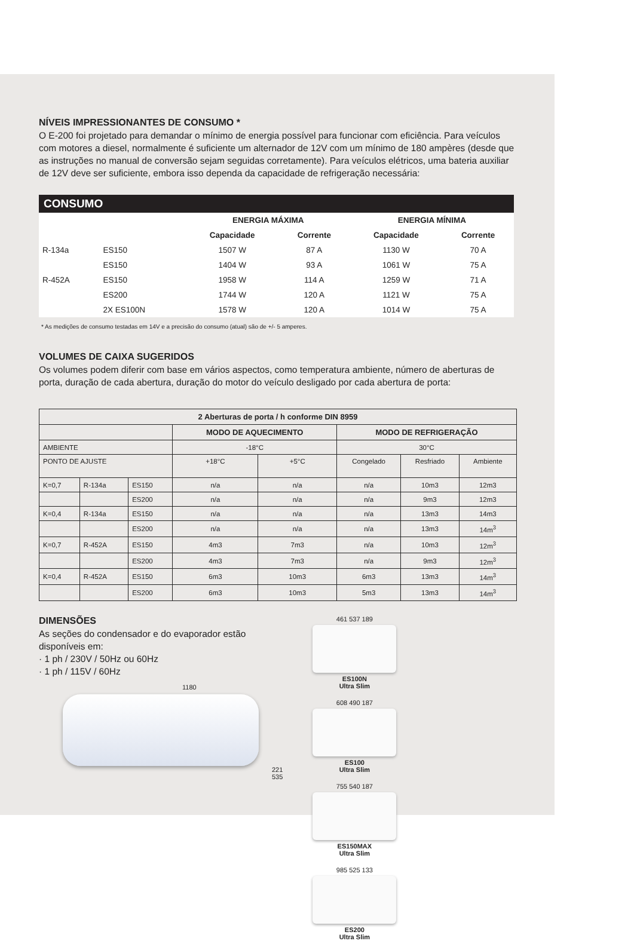NÍVEIS IMPRESSIONANTES DE CONSUMO *
O E-200 foi projetado para demandar o mínimo de energia possível para funcionar com eficiência. Para veículos com motores a diesel, normalmente é suficiente um alternador de 12V com um mínimo de 180 ampères (desde que as instruções no manual de conversão sejam seguidas corretamente). Para veículos elétricos, uma bateria auxiliar de 12V deve ser suficiente, embora isso dependa da capacidade de refrigeração necessária:
CONSUMO
| | | ENERGIA MÁXIMA | | ENERGIA MÍNIMA | |
| --- | --- | --- | --- | --- | --- |
| | | Capacidade | Corrente | Capacidade | Corrente |
| R-134a | ES150 | 1507 W | 87 A | 1130 W | 70 A |
| | ES150 | 1404 W | 93 A | 1061 W | 75 A |
| R-452A | ES150 | 1958 W | 114 A | 1259 W | 71 A |
| | ES200 | 1744 W | 120 A | 1121 W | 75 A |
| | 2X ES100N | 1578 W | 120 A | 1014 W | 75 A |
* As medições de consumo testadas em 14V e a precisão do consumo (atual) são de +/- 5 amperes.
VOLUMES DE CAIXA SUGERIDOS
Os volumes podem diferir com base em vários aspectos, como temperatura ambiente, número de aberturas de porta, duração de cada abertura, duração do motor do veículo desligado por cada abertura de porta:
| 2 Aberturas de porta / h conforme DIN 8959 | | | | | | | |
| --- | --- | --- | --- | --- | --- | --- | --- |
| | | | MODO DE AQUECIMENTO | | MODO DE REFRIGERAÇÃO | | |
| AMBIENTE | | | -18°C | | 30°C | | |
| PONTO DE AJUSTE | | | +18°C | +5°C | Congelado | Resfriado | Ambiente |
| K=0,7 | R-134a | ES150 | n/a | n/a | n/a | 10m3 | 12m3 |
| | | ES200 | n/a | n/a | n/a | 9m3 | 12m3 |
| K=0,4 | R-134a | ES150 | n/a | n/a | n/a | 13m3 | 14m3 |
| | | ES200 | n/a | n/a | n/a | 13m3 | 14m<sup>3</sup> |
| K=0,7 | R-452A | ES150 | 4m3 | 7m3 | n/a | 10m3 | 12m<sup>3</sup> |
| | | ES200 | 4m3 | 7m3 | n/a | 9m3 | 12m<sup>3</sup> |
| K=0,4 | R-452A | ES150 | 6m3 | 10m3 | 6m3 | 13m3 | 14m<sup>3</sup> |
| | | ES200 | 6m3 | 10m3 | 5m3 | 13m3 | 14m<sup>3</sup> |
DIMENSÕES
As seções do condensador e do evaporador estão disponíveis em:
· 1 ph / 230V / 50Hz ou 60Hz
· 1 ph / 115V / 60Hz
1180
221 535
461 537 189
ES100N
Ultra Slim
608 490 187
ES100
Ultra Slim
755 540 187
ES150MAX
Ultra Slim
985 525 133
ES200
Ultra Slim